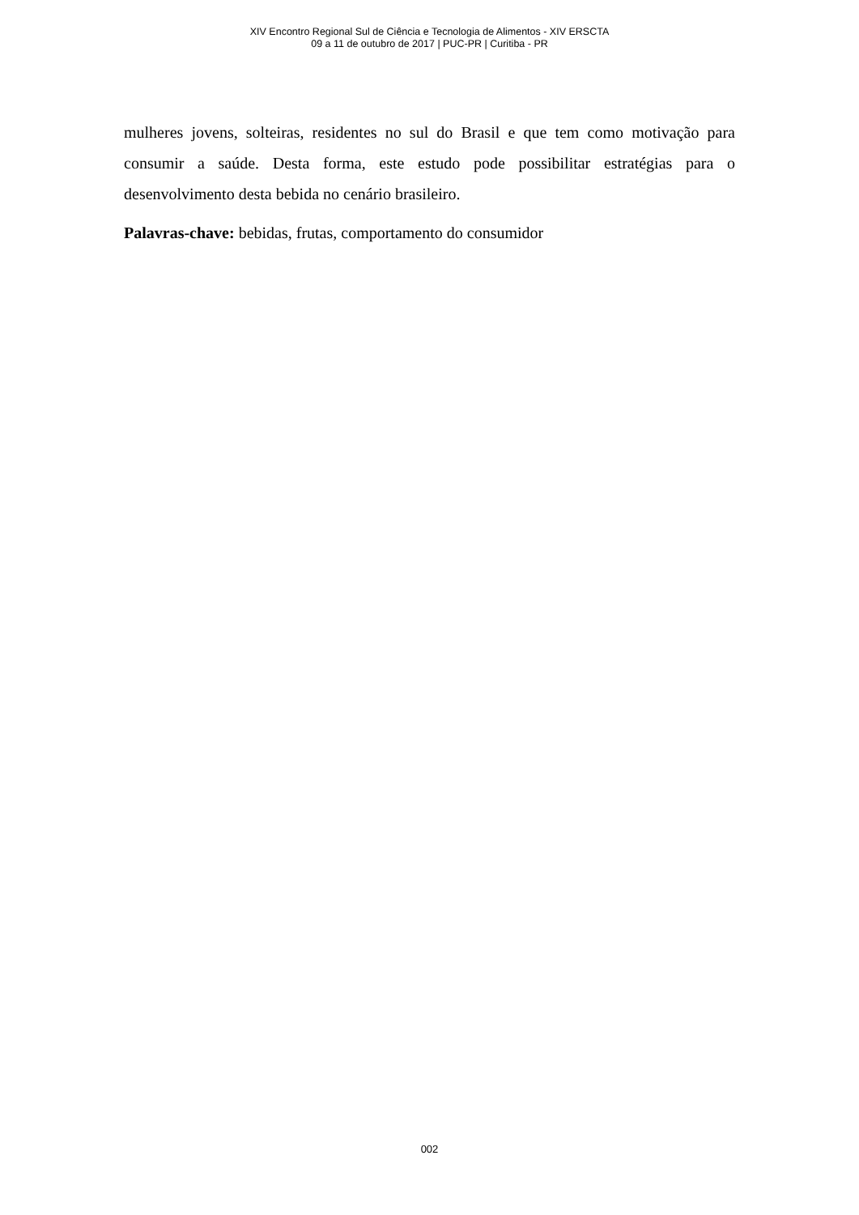XIV Encontro Regional Sul de Ciência e Tecnologia de Alimentos - XIV ERSCTA
09 a 11 de outubro de 2017 | PUC-PR | Curitiba - PR
mulheres jovens, solteiras, residentes no sul do Brasil e que tem como motivação para consumir a saúde. Desta forma, este estudo pode possibilitar estratégias para o desenvolvimento desta bebida no cenário brasileiro.
Palavras-chave: bebidas, frutas, comportamento do consumidor
002